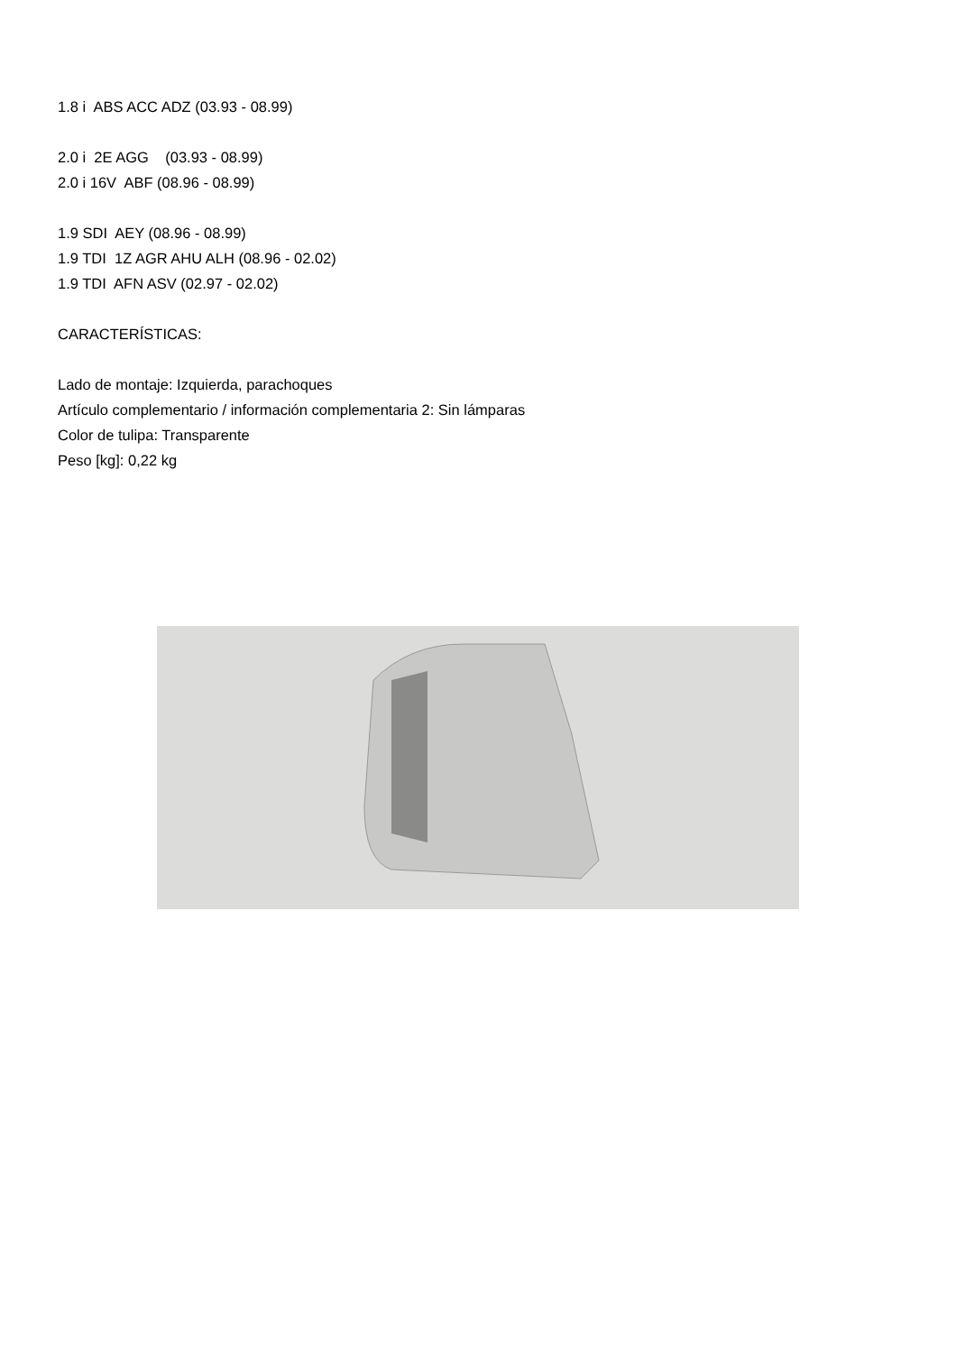1.8 i ABS ACC ADZ (03.93 - 08.99)
2.0 i 2E AGG (03.93 - 08.99)
2.0 i 16V ABF (08.96 - 08.99)
1.9 SDI AEY (08.96 - 08.99)
1.9 TDI 1Z AGR AHU ALH (08.96 - 02.02)
1.9 TDI AFN ASV (02.97 - 02.02)
CARACTERÍSTICAS:
Lado de montaje: Izquierda, parachoques
Artículo complementario / información complementaria 2: Sin lámparas
Color de tulipa: Transparente
Peso [kg]: 0,22 kg